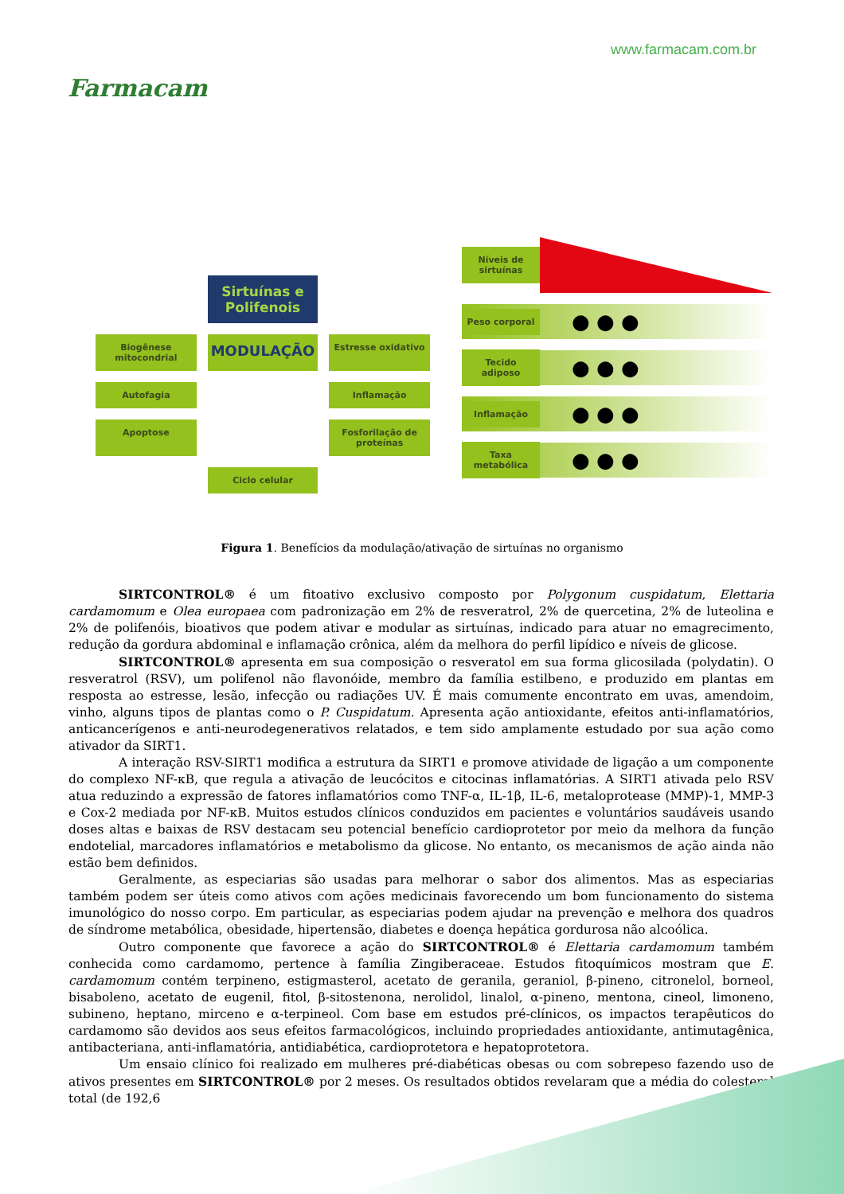Farmacam
www.farmacam.com.br
Sirtuínas e Polifenois
Biogênese mitocondrial
MODULAÇÃO
Estresse oxidativo
Autofagia
Inflamação
Apoptose
Fosforilação de proteínas
Ciclo celular
Níveis de sirtuínas
Peso corporal
● ● ●
Tecido adiposo
● ● ●
Inflamação
● ● ●
Taxa metabólica
● ● ●
Figura 1. Benefícios da modulação/ativação de sirtuínas no organismo
SIRTCONTROL® é um fitoativo exclusivo composto por Polygonum cuspidatum, Elettaria cardamomum e Olea europaea com padronização em 2% de resveratrol, 2% de quercetina, 2% de luteolina e 2% de polifenóis, bioativos que podem ativar e modular as sirtuínas, indicado para atuar no emagrecimento, redução da gordura abdominal e inflamação crônica, além da melhora do perfil lipídico e níveis de glicose.
SIRTCONTROL® apresenta em sua composição o resveratol em sua forma glicosilada (polydatin). O resveratrol (RSV), um polifenol não flavonóide, membro da família estilbeno, e produzido em plantas em resposta ao estresse, lesão, infecção ou radiações UV. É mais comumente encontrato em uvas, amendoim, vinho, alguns tipos de plantas como o P. Cuspidatum. Apresenta ação antioxidante, efeitos anti-inflamatórios, anticancerígenos e anti-neurodegenerativos relatados, e tem sido amplamente estudado por sua ação como ativador da SIRT1.
A interação RSV-SIRT1 modifica a estrutura da SIRT1 e promove atividade de ligação a um componente do complexo NF-κB, que regula a ativação de leucócitos e citocinas inflamatórias. A SIRT1 ativada pelo RSV atua reduzindo a expressão de fatores inflamatórios como TNF-α, IL-1β, IL-6, metaloprotease (MMP)-1, MMP-3 e Cox-2 mediada por NF-κB. Muitos estudos clínicos conduzidos em pacientes e voluntários saudáveis usando doses altas e baixas de RSV destacam seu potencial benefício cardioprotetor por meio da melhora da função endotelial, marcadores inflamatórios e metabolismo da glicose. No entanto, os mecanismos de ação ainda não estão bem definidos.
Geralmente, as especiarias são usadas para melhorar o sabor dos alimentos. Mas as especiarias também podem ser úteis como ativos com ações medicinais favorecendo um bom funcionamento do sistema imunológico do nosso corpo. Em particular, as especiarias podem ajudar na prevenção e melhora dos quadros de síndrome metabólica, obesidade, hipertensão, diabetes e doença hepática gordurosa não alcoólica.
Outro componente que favorece a ação do SIRTCONTROL® é Elettaria cardamomum também conhecida como cardamomo, pertence à família Zingiberaceae. Estudos fitoquímicos mostram que E. cardamomum contém terpineno, estigmasterol, acetato de geranila, geraniol, β-pineno, citronelol, borneol, bisaboleno, acetato de eugenil, fitol, β-sitostenona, nerolidol, linalol, α-pineno, mentona, cineol, limoneno, subineno, heptano, mirceno e α-terpineol. Com base em estudos pré-clínicos, os impactos terapêuticos do cardamomo são devidos aos seus efeitos farmacológicos, incluindo propriedades antioxidante, antimutagênica, antibacteriana, anti-inflamatória, antidiabética, cardioprotetora e hepatoprotetora.
Um ensaio clínico foi realizado em mulheres pré-diabéticas obesas ou com sobrepeso fazendo uso de ativos presentes em SIRTCONTROL® por 2 meses. Os resultados obtidos revelaram que a média do colesterol total (de 192,6